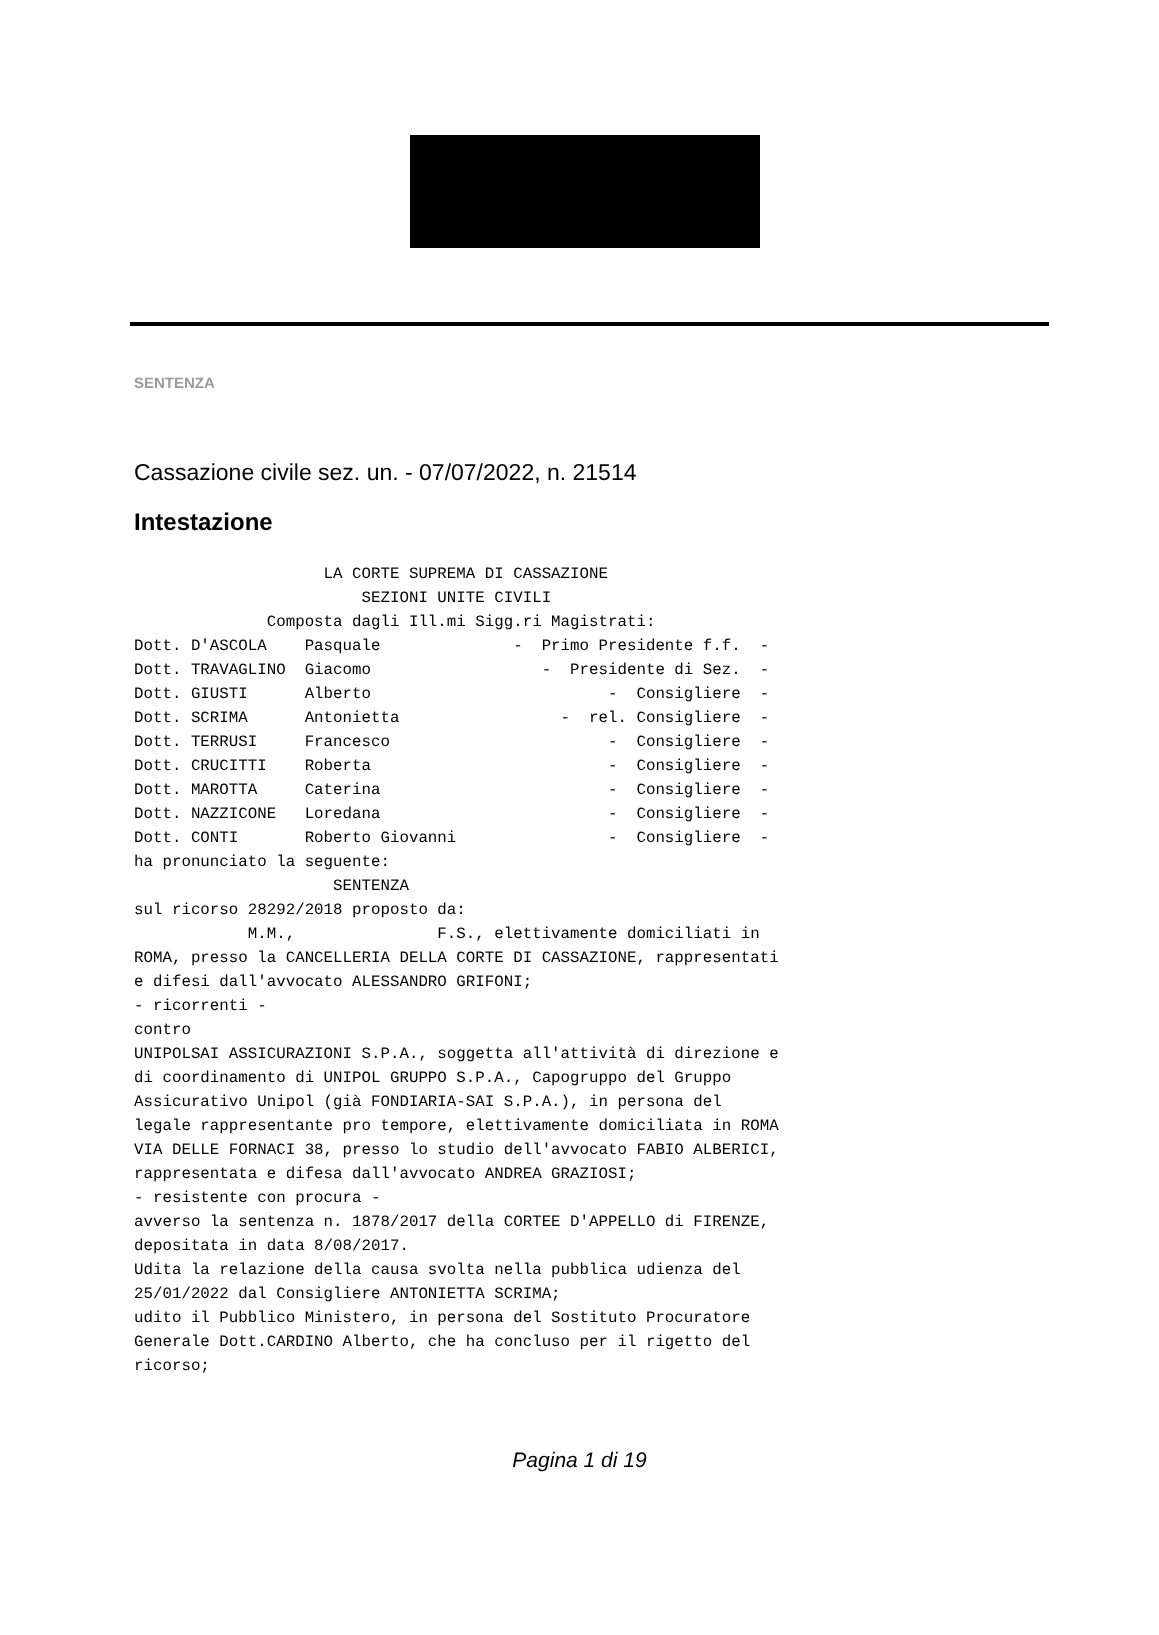SENTENZA
Cassazione civile sez. un. - 07/07/2022, n. 21514
Intestazione
                    LA CORTE SUPREMA DI CASSAZIONE
                        SEZIONI UNITE CIVILI
              Composta dagli Ill.mi Sigg.ri Magistrati:
Dott. D'ASCOLA    Pasquale              -  Primo Presidente f.f.  -
Dott. TRAVAGLINO  Giacomo                  -  Presidente di Sez.  -
Dott. GIUSTI      Alberto                         -  Consigliere  -
Dott. SCRIMA      Antonietta                 -  rel. Consigliere  -
Dott. TERRUSI     Francesco                       -  Consigliere  -
Dott. CRUCITTI    Roberta                         -  Consigliere  -
Dott. MAROTTA     Caterina                        -  Consigliere  -
Dott. NAZZICONE   Loredana                        -  Consigliere  -
Dott. CONTI       Roberto Giovanni                -  Consigliere  -
ha pronunciato la seguente:
                     SENTENZA
sul ricorso 28292/2018 proposto da:
            M.M.,               F.S., elettivamente domiciliati in
ROMA, presso la CANCELLERIA DELLA CORTE DI CASSAZIONE, rappresentati
e difesi dall'avvocato ALESSANDRO GRIFONI;
- ricorrenti -
contro
UNIPOLSAI ASSICURAZIONI S.P.A., soggetta all'attività di direzione e
di coordinamento di UNIPOL GRUPPO S.P.A., Capogruppo del Gruppo
Assicurativo Unipol (già FONDIARIA-SAI S.P.A.), in persona del
legale rappresentante pro tempore, elettivamente domiciliata in ROMA
VIA DELLE FORNACI 38, presso lo studio dell'avvocato FABIO ALBERICI,
rappresentata e difesa dall'avvocato ANDREA GRAZIOSI;
- resistente con procura -
avverso la sentenza n. 1878/2017 della CORTEE D'APPELLO di FIRENZE,
depositata in data 8/08/2017.
Udita la relazione della causa svolta nella pubblica udienza del
25/01/2022 dal Consigliere ANTONIETTA SCRIMA;
udito il Pubblico Ministero, in persona del Sostituto Procuratore
Generale Dott.CARDINO Alberto, che ha concluso per il rigetto del
ricorso;
Pagina 1 di 19